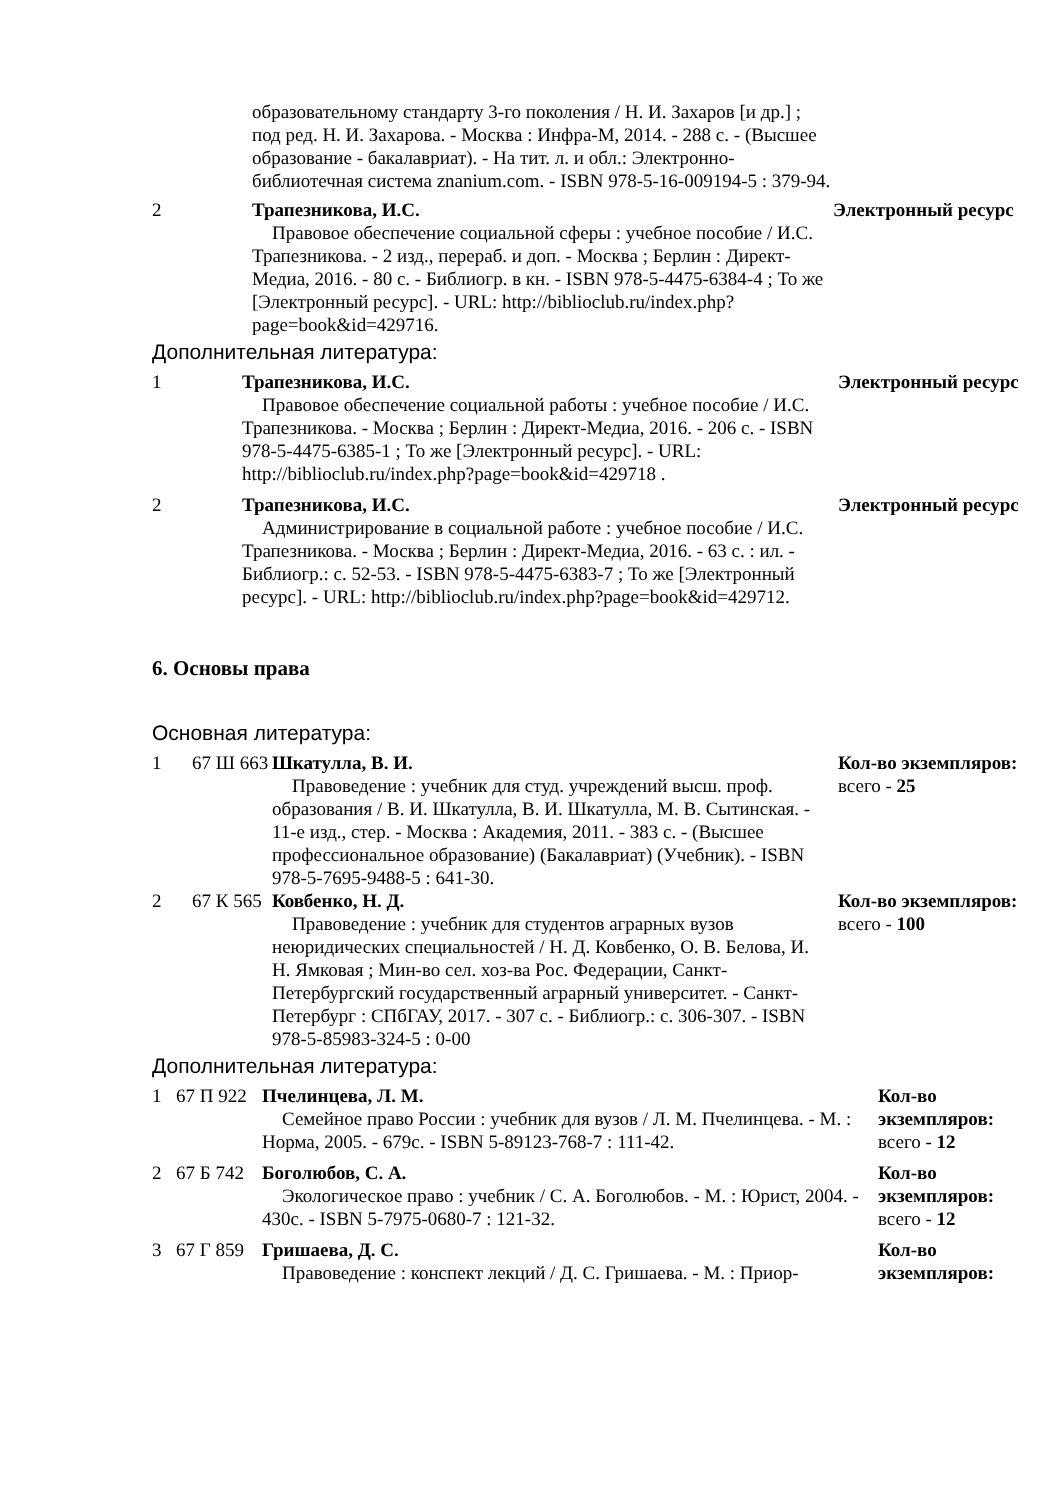| образовательному стандарту 3-го поколения / Н. И. Захаров [и др.] ; под ред. Н. И. Захарова. - Москва : Инфра-М, 2014. - 288 с. - (Высшее образование - бакалавриат). - На тит. л. и обл.: Электронно-библиотечная система znanium.com. - ISBN 978-5-16-009194-5 : 379-94. |
| 2 | Трапезникова, И.С. Правовое обеспечение социальной сферы : учебное пособие / И.С. Трапезникова. - 2 изд., перераб. и доп. - Москва ; Берлин : Директ-Медиа, 2016. - 80 с. - Библиогр. в кн. - ISBN 978-5-4475-6384-4 ; То же [Электронный ресурс]. - URL: http://biblioclub.ru/index.php?page=book&id=429716. | Электронный ресурс |
Дополнительная литература:
| 1 | Трапезникова, И.С. Правовое обеспечение социальной работы : учебное пособие / И.С. Трапезникова. - Москва ; Берлин : Директ-Медиа, 2016. - 206 с. - ISBN 978-5-4475-6385-1 ; То же [Электронный ресурс]. - URL: http://biblioclub.ru/index.php?page=book&id=429718 . | Электронный ресурс |
| 2 | Трапезникова, И.С. Администрирование в социальной работе : учебное пособие / И.С. Трапезникова. - Москва ; Берлин : Директ-Медиа, 2016. - 63 с. : ил. - Библиогр.: с. 52-53. - ISBN 978-5-4475-6383-7 ; То же [Электронный ресурс]. - URL: http://biblioclub.ru/index.php?page=book&id=429712. | Электронный ресурс |
6. Основы права
Основная литература:
| 1 | 67 Ш 663 | Шкатулла, В. И. Правоведение : учебник для студ. учреждений высш. проф. образования / В. И. Шкатулла, В. И. Шкатулла, М. В. Сытинская. - 11-е изд., стер. - Москва : Академия, 2011. - 383 с. - (Высшее профессиональное образование) (Бакалавриат) (Учебник). - ISBN 978-5-7695-9488-5 : 641-30. | Кол-во экземпляров: всего - 25 |
| 2 | 67 К 565 | Ковбенко, Н. Д. Правоведение : учебник для студентов аграрных вузов неюридических специальностей / Н. Д. Ковбенко, О. В. Белова, И. Н. Ямковая ; Мин-во сел. хоз-ва Рос. Федерации, Санкт-Петербургский государственный аграрный университет. - Санкт-Петербург : СПбГАУ, 2017. - 307 с. - Библиогр.: с. 306-307. - ISBN 978-5-85983-324-5 : 0-00 | Кол-во экземпляров: всего - 100 |
Дополнительная литература:
| 1 | 67 П 922 | Пчелинцева, Л. М. Семейное право России : учебник для вузов / Л. М. Пчелинцева. - М. : Норма, 2005. - 679с. - ISBN 5-89123-768-7 : 111-42. | Кол-во экземпляров: всего - 12 |
| 2 | 67 Б 742 | Боголюбов, С. А. Экологическое право : учебник / С. А. Боголюбов. - М. : Юрист, 2004. - 430с. - ISBN 5-7975-0680-7 : 121-32. | Кол-во экземпляров: всего - 12 |
| 3 | 67 Г 859 | Гришаева, Д. С. Правоведение : конспект лекций / Д. С. Гришаева. - М. : Приор- | Кол-во экземпляров: |